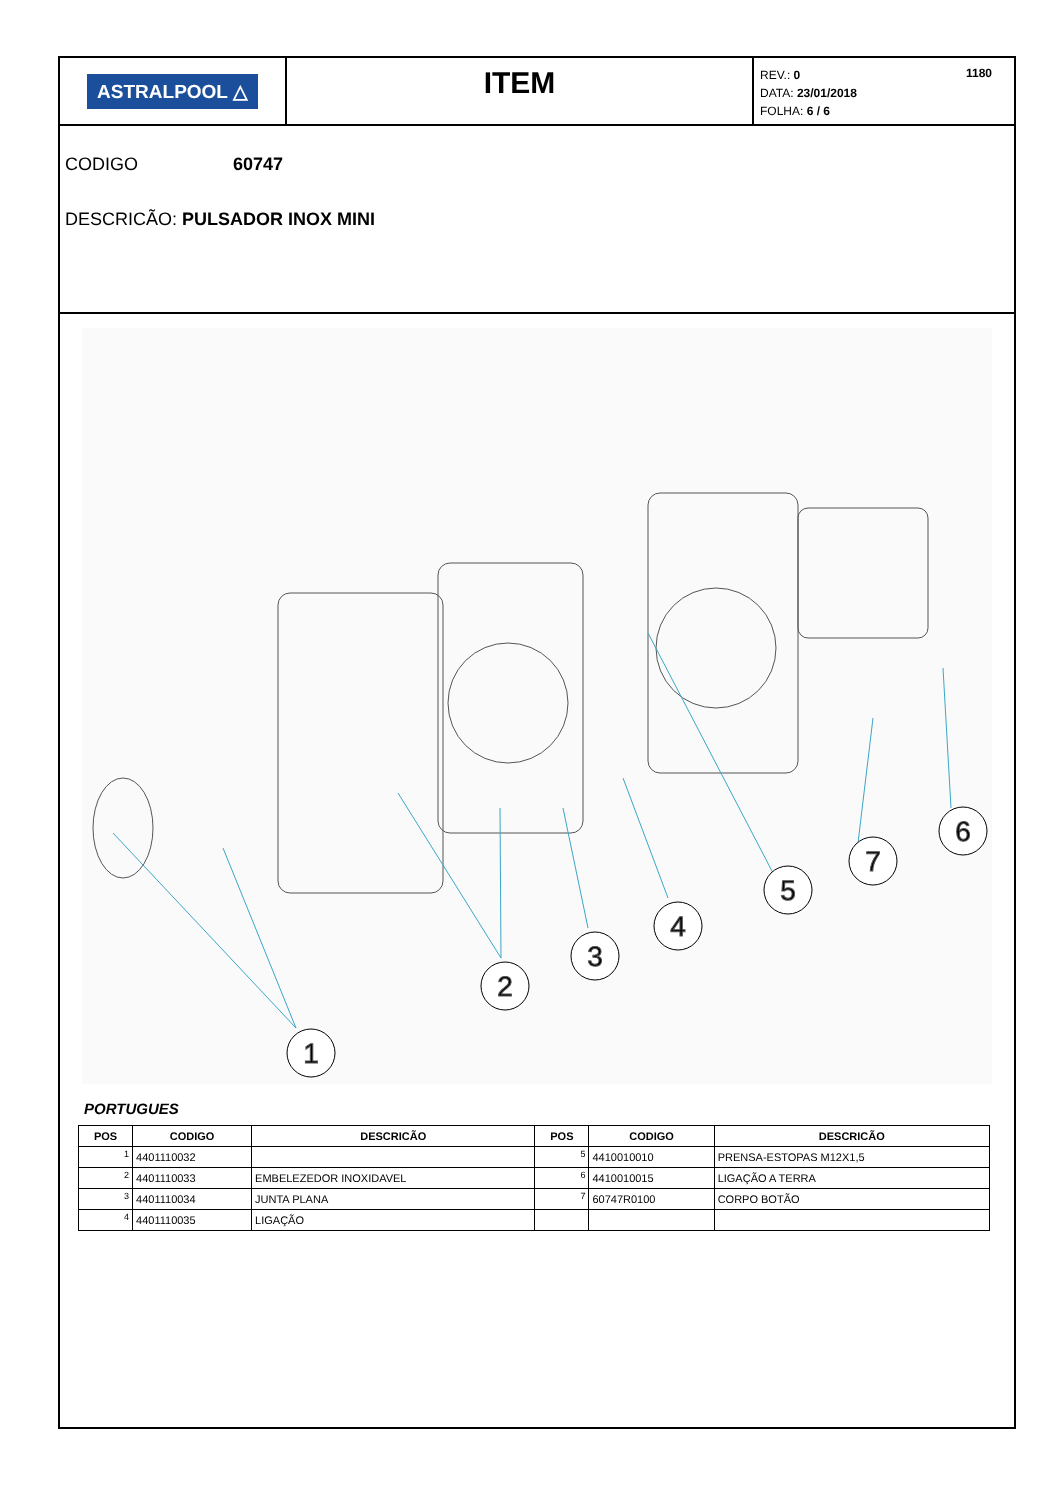ASTRALPOOL △
ITEM
1180 REV.: 0
DATA: 23/01/2018
FOLHA: 6 / 6
CODIGO 60747
DESCRICÃO: PULSADOR INOX MINI
1
2
3
4
5
7
6
PORTUGUES
| POS | CODIGO | DESCRICÃO | POS | CODIGO | DESCRICÃO |
| --- | --- | --- | --- | --- | --- |
| 1 | 4401110032 | | 5 | 4410010010 | PRENSA-ESTOPAS M12X1,5 |
| 2 | 4401110033 | EMBELEZEDOR INOXIDAVEL | 6 | 4410010015 | LIGAÇÃO A TERRA |
| 3 | 4401110034 | JUNTA PLANA | 7 | 60747R0100 | CORPO BOTÃO |
| 4 | 4401110035 | LIGAÇÃO | | | |